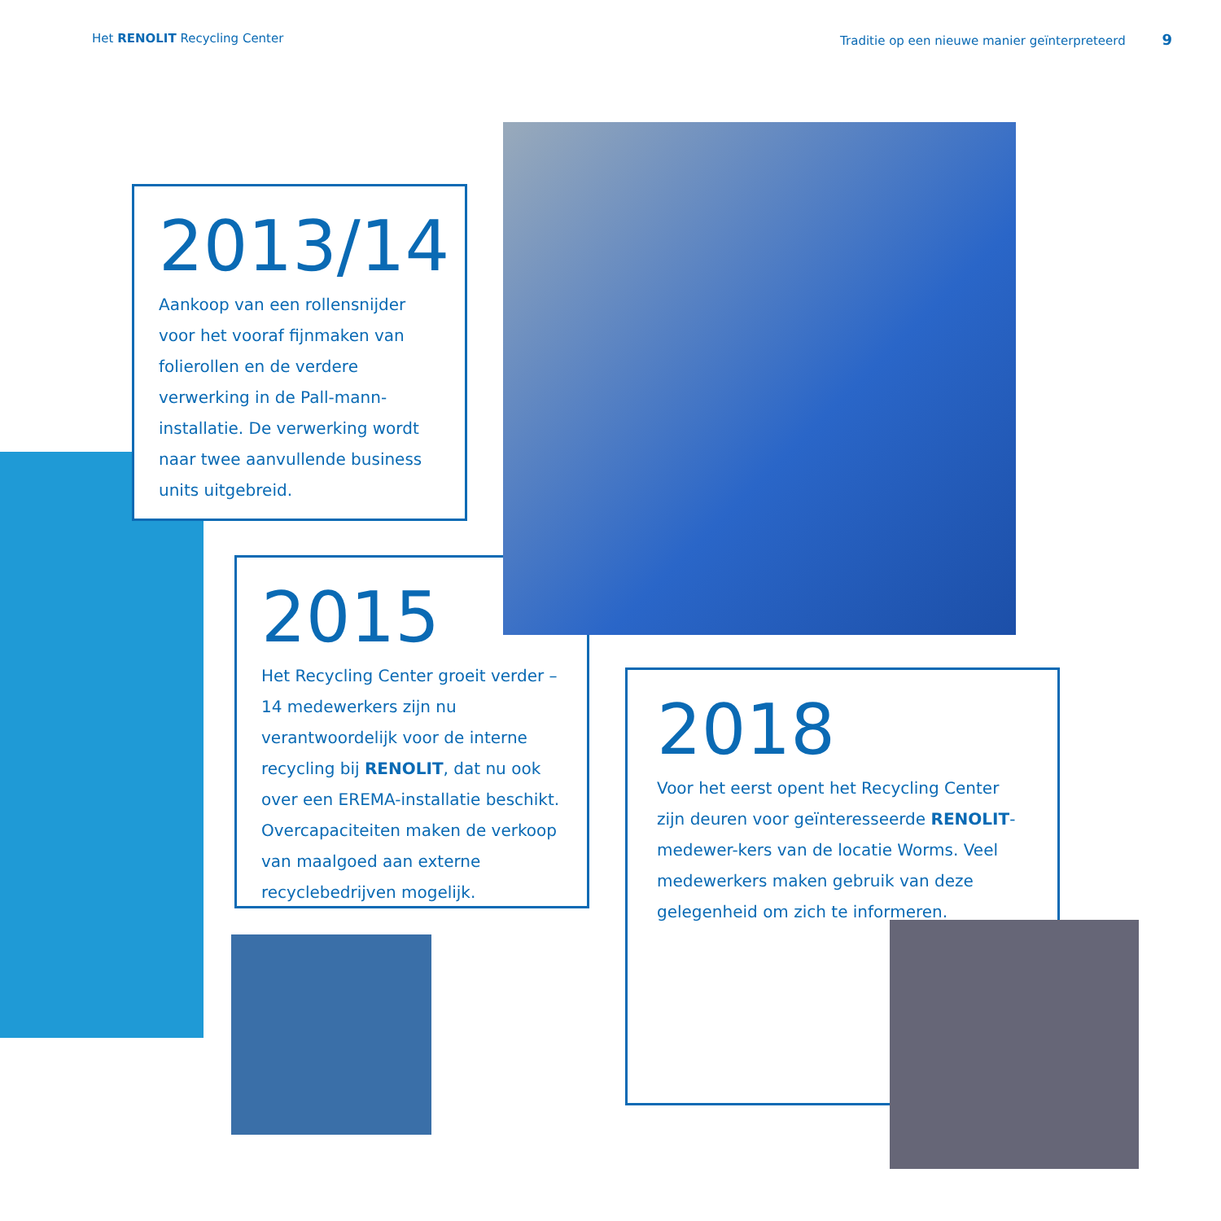Het RENOLIT Recycling Center Traditie op een nieuwe manier geïnterpreteerd 9
2013/14
Aankoop van een rollensnijder voor het vooraf fijnmaken van folierollen en de verdere verwerking in de Pall-mann-installatie. De verwerking wordt naar twee aanvullende business units uitgebreid.
2015
Het Recycling Center groeit verder – 14 medewerkers zijn nu verantwoordelijk voor de interne recycling bij RENOLIT, dat nu ook over een EREMA-installatie beschikt. Overcapaciteiten maken de verkoop van maalgoed aan externe recyclebedrijven mogelijk.
2018
Voor het eerst opent het Recycling Center zijn deuren voor geïnteresseerde RENOLIT-medewer-kers van de locatie Worms. Veel medewerkers maken gebruik van deze gelegenheid om zich te informeren.